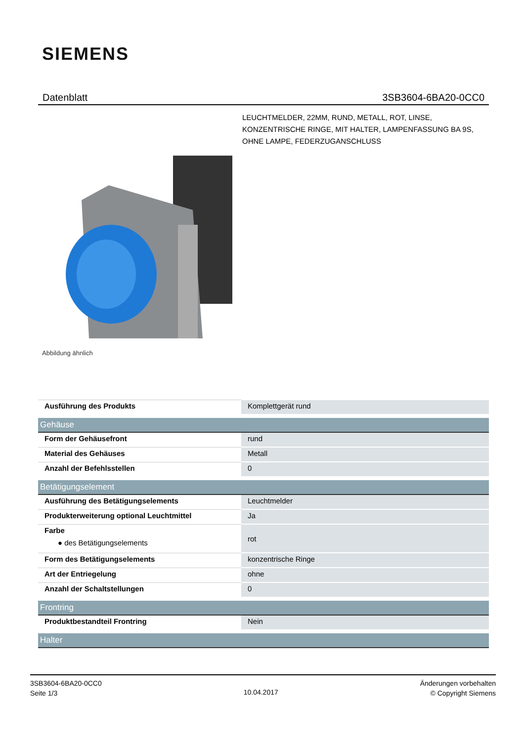SIEMENS
Datenblatt 3SB3604-6BA20-0CC0
LEUCHTMELDER, 22MM, RUND, METALL, ROT, LINSE, KONZENTRISCHE RINGE, MIT HALTER, LAMPENFASSUNG BA 9S, OHNE LAMPE, FEDERZUGANSCHLUSS
Abbildung ähnlich
| Ausführung des Produkts | Komplettgerät rund |
| Gehäuse | |
| Form der Gehäusefront | rund |
| Material des Gehäuses | Metall |
| Anzahl der Befehlsstellen | 0 |
| Betätigungselement | |
| Ausführung des Betätigungselements | Leuchtmelder |
| Produkterweiterung optional Leuchtmittel | Ja |
| Farbe ● des Betätigungselements | rot |
| Form des Betätigungselements | konzentrische Ringe |
| Art der Entriegelung | ohne |
| Anzahl der Schaltstellungen | 0 |
| Frontring | |
| Produktbestandteil Frontring | Nein |
| Halter | |
3SB3604-6BA20-0CC0
Seite 1/3
10.04.2017
Änderungen vorbehalten
© Copyright Siemens